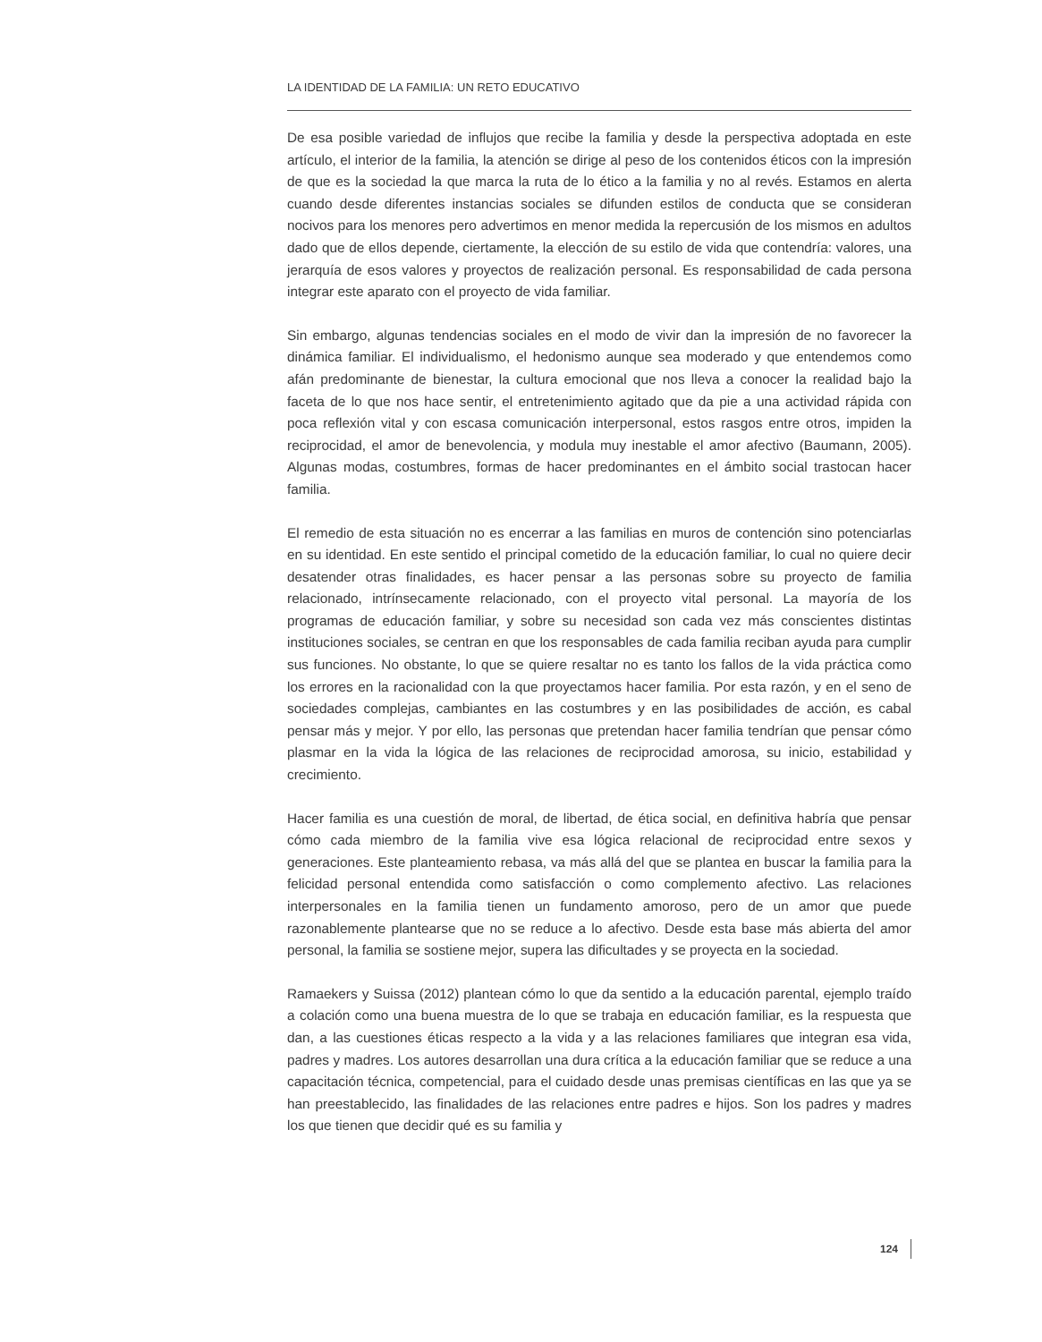LA IDENTIDAD DE LA FAMILIA: UN RETO EDUCATIVO
De esa posible variedad de influjos que recibe la familia y desde la perspectiva adoptada en este artículo, el interior de la familia, la atención se dirige al peso de los contenidos éticos con la impresión de que es la sociedad la que marca la ruta de lo ético a la familia y no al revés. Estamos en alerta cuando desde diferentes instancias sociales se difunden estilos de conducta que se consideran nocivos para los menores pero advertimos en menor medida la repercusión de los mismos en adultos dado que de ellos depende, ciertamente, la elección de su estilo de vida que contendría: valores, una jerarquía de esos valores y proyectos de realización personal. Es responsabilidad de cada persona integrar este aparato con el proyecto de vida familiar.
Sin embargo, algunas tendencias sociales en el modo de vivir dan la impresión de no favorecer la dinámica familiar. El individualismo, el hedonismo aunque sea moderado y que entendemos como afán predominante de bienestar, la cultura emocional que nos lleva a conocer la realidad bajo la faceta de lo que nos hace sentir, el entretenimiento agitado que da pie a una actividad rápida con poca reflexión vital y con escasa comunicación interpersonal, estos rasgos entre otros, impiden la reciprocidad, el amor de benevolencia, y modula muy inestable el amor afectivo (Baumann, 2005). Algunas modas, costumbres, formas de hacer predominantes en el ámbito social trastocan hacer familia.
El remedio de esta situación no es encerrar a las familias en muros de contención sino potenciarlas en su identidad. En este sentido el principal cometido de la educación familiar, lo cual no quiere decir desatender otras finalidades, es hacer pensar a las personas sobre su proyecto de familia relacionado, intrínsecamente relacionado, con el proyecto vital personal. La mayoría de los programas de educación familiar, y sobre su necesidad son cada vez más conscientes distintas instituciones sociales, se centran en que los responsables de cada familia reciban ayuda para cumplir sus funciones. No obstante, lo que se quiere resaltar no es tanto los fallos de la vida práctica como los errores en la racionalidad con la que proyectamos hacer familia. Por esta razón, y en el seno de sociedades complejas, cambiantes en las costumbres y en las posibilidades de acción, es cabal pensar más y mejor. Y por ello, las personas que pretendan hacer familia tendrían que pensar cómo plasmar en la vida la lógica de las relaciones de reciprocidad amorosa, su inicio, estabilidad y crecimiento.
Hacer familia es una cuestión de moral, de libertad, de ética social, en definitiva habría que pensar cómo cada miembro de la familia vive esa lógica relacional de reciprocidad entre sexos y generaciones. Este planteamiento rebasa, va más allá del que se plantea en buscar la familia para la felicidad personal entendida como satisfacción o como complemento afectivo. Las relaciones interpersonales en la familia tienen un fundamento amoroso, pero de un amor que puede razonablemente plantearse que no se reduce a lo afectivo. Desde esta base más abierta del amor personal, la familia se sostiene mejor, supera las dificultades y se proyecta en la sociedad.
Ramaekers y Suissa (2012) plantean cómo lo que da sentido a la educación parental, ejemplo traído a colación como una buena muestra de lo que se trabaja en educación familiar, es la respuesta que dan, a las cuestiones éticas respecto a la vida y a las relaciones familiares que integran esa vida, padres y madres. Los autores desarrollan una dura crítica a la educación familiar que se reduce a una capacitación técnica, competencial, para el cuidado desde unas premisas científicas en las que ya se han preestablecido, las finalidades de las relaciones entre padres e hijos. Son los padres y madres los que tienen que decidir qué es su familia y
124